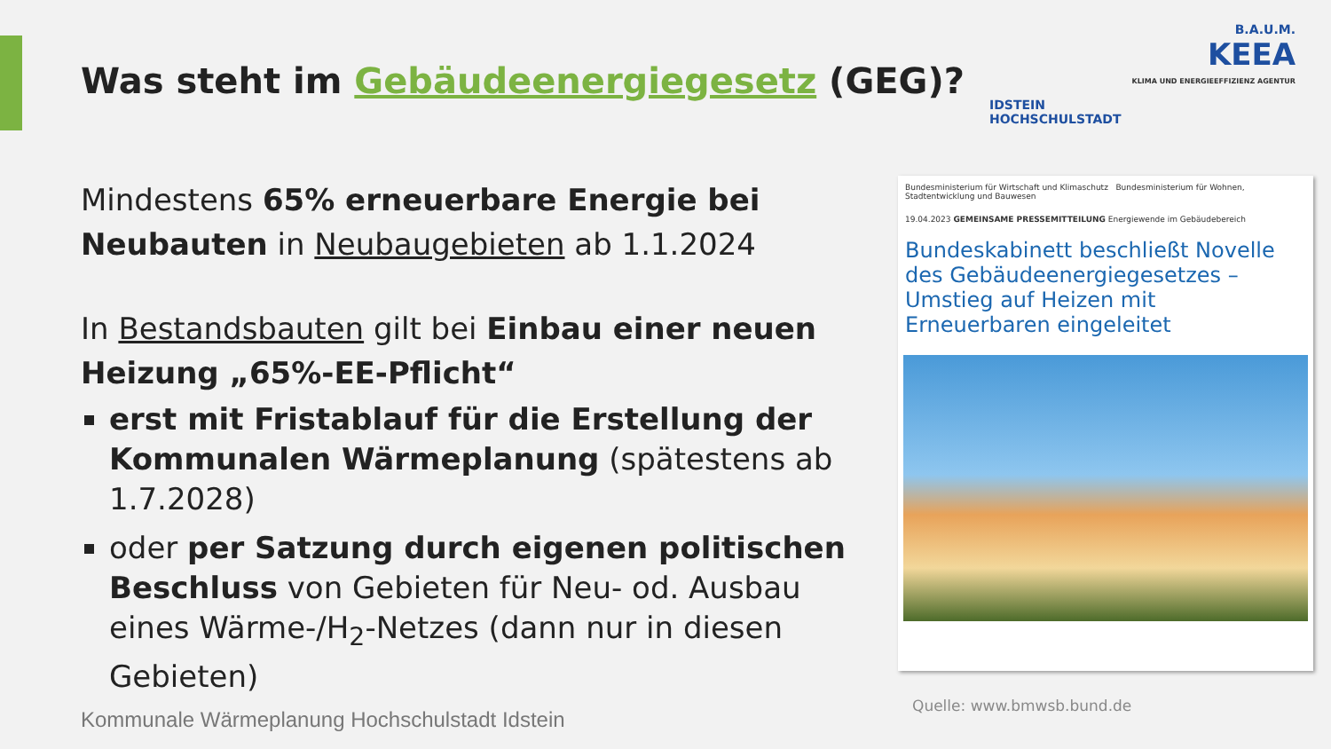Was steht im Gebäudeenergiegesetz (GEG)?
IDSTEIN
HOCHSCHULSTADT
B.A.U.M.
KEEA
KLIMA UND ENERGIEEFFIZIENZ AGENTUR
Mindestens 65% erneuerbare Energie bei Neubauten in Neubaugebieten ab 1.1.2024
In Bestandsbauten gilt bei Einbau einer neuen Heizung „65%-EE-Pflicht“
erst mit Fristablauf für die Erstellung der Kommunalen Wärmeplanung (spätestens ab 1.7.2028)
oder per Satzung durch eigenen politischen Beschluss von Gebieten für Neu- od. Ausbau eines Wärme-/H<sub>2</sub>-Netzes (dann nur in diesen Gebieten)
Bundesministerium für Wirtschaft und Klimaschutz Bundesministerium für Wohnen, Stadtentwicklung und Bauwesen
19.04.2023 GEMEINSAME PRESSEMITTEILUNG Energiewende im Gebäudebereich
Bundeskabinett beschließt Novelle des Gebäudeenergiegesetzes – Umstieg auf Heizen mit Erneuerbaren eingeleitet
Quelle: www.bmwsb.bund.de
Kommunale Wärmeplanung Hochschulstadt Idstein